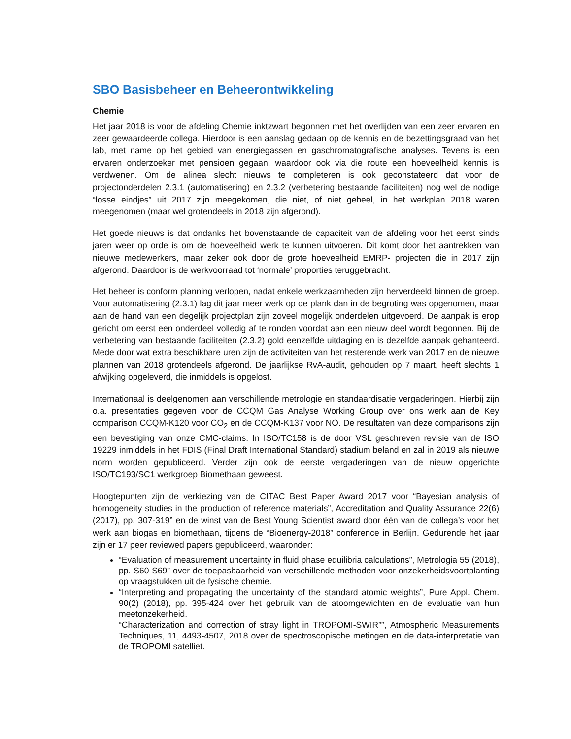SBO Basisbeheer en Beheerontwikkeling
Chemie
Het jaar 2018 is voor de afdeling Chemie inktzwart begonnen met het overlijden van een zeer ervaren en zeer gewaardeerde collega. Hierdoor is een aanslag gedaan op de kennis en de bezettingsgraad van het lab, met name op het gebied van energiegassen en gaschromatografische analyses. Tevens is een ervaren onderzoeker met pensioen gegaan, waardoor ook via die route een hoeveelheid kennis is verdwenen. Om de alinea slecht nieuws te completeren is ook geconstateerd dat voor de projectonderdelen 2.3.1 (automatisering) en 2.3.2 (verbetering bestaande faciliteiten) nog wel de nodige “losse eindjes” uit 2017 zijn meegekomen, die niet, of niet geheel, in het werkplan 2018 waren meegenomen (maar wel grotendeels in 2018 zijn afgerond).
Het goede nieuws is dat ondanks het bovenstaande de capaciteit van de afdeling voor het eerst sinds jaren weer op orde is om de hoeveelheid werk te kunnen uitvoeren. Dit komt door het aantrekken van nieuwe medewerkers, maar zeker ook door de grote hoeveelheid EMRP- projecten die in 2017 zijn afgerond. Daardoor is de werkvoorraad tot ‘normale’ proporties teruggebracht.
Het beheer is conform planning verlopen, nadat enkele werkzaamheden zijn herverdeeld binnen de groep. Voor automatisering (2.3.1) lag dit jaar meer werk op de plank dan in de begroting was opgenomen, maar aan de hand van een degelijk projectplan zijn zoveel mogelijk onderdelen uitgevoerd. De aanpak is erop gericht om eerst een onderdeel volledig af te ronden voordat aan een nieuw deel wordt begonnen. Bij de verbetering van bestaande faciliteiten (2.3.2) gold eenzelfde uitdaging en is dezelfde aanpak gehanteerd. Mede door wat extra beschikbare uren zijn de activiteiten van het resterende werk van 2017 en de nieuwe plannen van 2018 grotendeels afgerond. De jaarlijkse RvA-audit, gehouden op 7 maart, heeft slechts 1 afwijking opgeleverd, die inmiddels is opgelost.
Internationaal is deelgenomen aan verschillende metrologie en standaardisatie vergaderingen. Hierbij zijn o.a. presentaties gegeven voor de CCQM Gas Analyse Working Group over ons werk aan de Key comparison CCQM-K120 voor CO<sub>2</sub> en de CCQM-K137 voor NO. De resultaten van deze comparisons zijn een bevestiging van onze CMC-claims. In ISO/TC158 is de door VSL geschreven revisie van de ISO 19229 inmiddels in het FDIS (Final Draft International Standard) stadium beland en zal in 2019 als nieuwe norm worden gepubliceerd. Verder zijn ook de eerste vergaderingen van de nieuw opgerichte ISO/TC193/SC1 werkgroep Biomethaan geweest.
Hoogtepunten zijn de verkiezing van de CITAC Best Paper Award 2017 voor “Bayesian analysis of homogeneity studies in the production of reference materials”, Accreditation and Quality Assurance 22(6) (2017), pp. 307-319” en de winst van de Best Young Scientist award door één van de collega’s voor het werk aan biogas en biomethaan, tijdens de “Bioenergy-2018” conference in Berlijn. Gedurende het jaar zijn er 17 peer reviewed papers gepubliceerd, waaronder:
“Evaluation of measurement uncertainty in fluid phase equilibria calculations”, Metrologia 55 (2018), pp. S60-S69” over de toepasbaarheid van verschillende methoden voor onzekerheidsvoortplanting op vraagstukken uit de fysische chemie.
“Interpreting and propagating the uncertainty of the standard atomic weights”, Pure Appl. Chem. 90(2) (2018), pp. 395-424 over het gebruik van de atoomgewichten en de evaluatie van hun meetonzekerheid.
“Characterization and correction of stray light in TROPOMI-SWIR””, Atmospheric Measurements Techniques, 11, 4493-4507, 2018 over de spectroscopische metingen en de data-interpretatie van de TROPOMI satelliet.